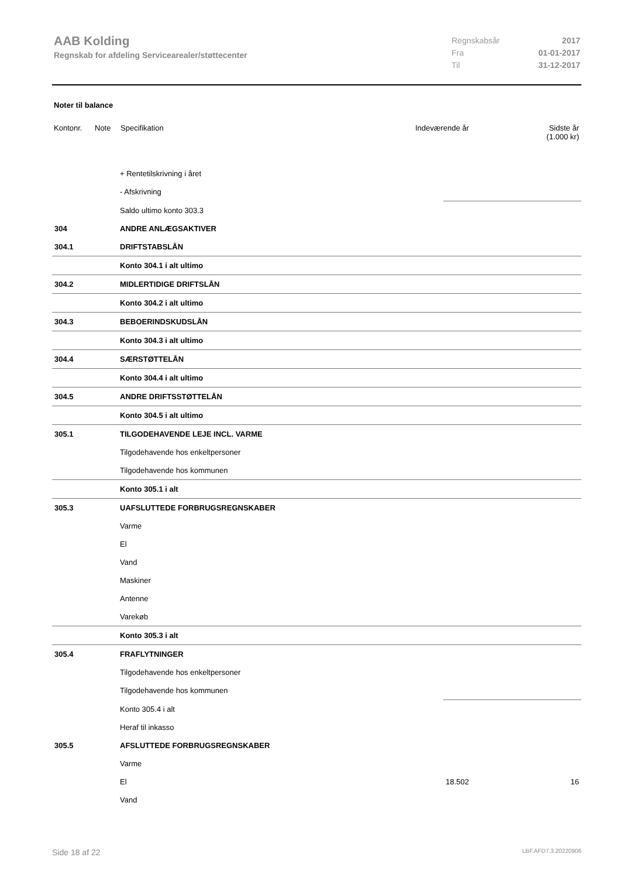AAB Kolding
Regnskab for afdeling Servicearealer/støttecenter
| Regnskabsår | 2017 |
| Fra | 01-01-2017 |
| Til | 31-12-2017 |
Noter til balance
Kontonr. Note Specifikation Indeværende år Sidste år
(1.000 kr)
| | + Rentetilskrivning i året | | |
| | - Afskrivning | | |
| | Saldo ultimo konto 303.3 | | |
| 304 | ANDRE ANLÆGSAKTIVER | | |
| 304.1 | DRIFTSTABSLÅN | | |
| | Konto 304.1 i alt ultimo | | |
| 304.2 | MIDLERTIDIGE DRIFTSLÅN | | |
| | Konto 304.2 i alt ultimo | | |
| 304.3 | BEBOERINDSKUDSLÅN | | |
| | Konto 304.3 i alt ultimo | | |
| 304.4 | SÆRSTØTTELÅN | | |
| | Konto 304.4 i alt ultimo | | |
| 304.5 | ANDRE DRIFTSSTØTTELÅN | | |
| | Konto 304.5 i alt ultimo | | |
| 305.1 | TILGODEHAVENDE LEJE INCL. VARME | | |
| | Tilgodehavende hos enkeltpersoner | | |
| | Tilgodehavende hos kommunen | | |
| | Konto 305.1 i alt | | |
| 305.3 | UAFSLUTTEDE FORBRUGSREGNSKABER | | |
| | Varme | | |
| | El | | |
| | Vand | | |
| | Maskiner | | |
| | Antenne | | |
| | Varekøb | | |
| | Konto 305.3 i alt | | |
| 305.4 | FRAFLYTNINGER | | |
| | Tilgodehavende hos enkeltpersoner | | |
| | Tilgodehavende hos kommunen | | |
| | Konto 305.4 i alt | | |
| | Heraf til inkasso | | |
| 305.5 | AFSLUTTEDE FORBRUGSREGNSKABER | | |
| | Varme | | |
| | El | 18.502 | 16 |
| | Vand | | |
Side 18 af 22 LBF.AFD7.3.20220906